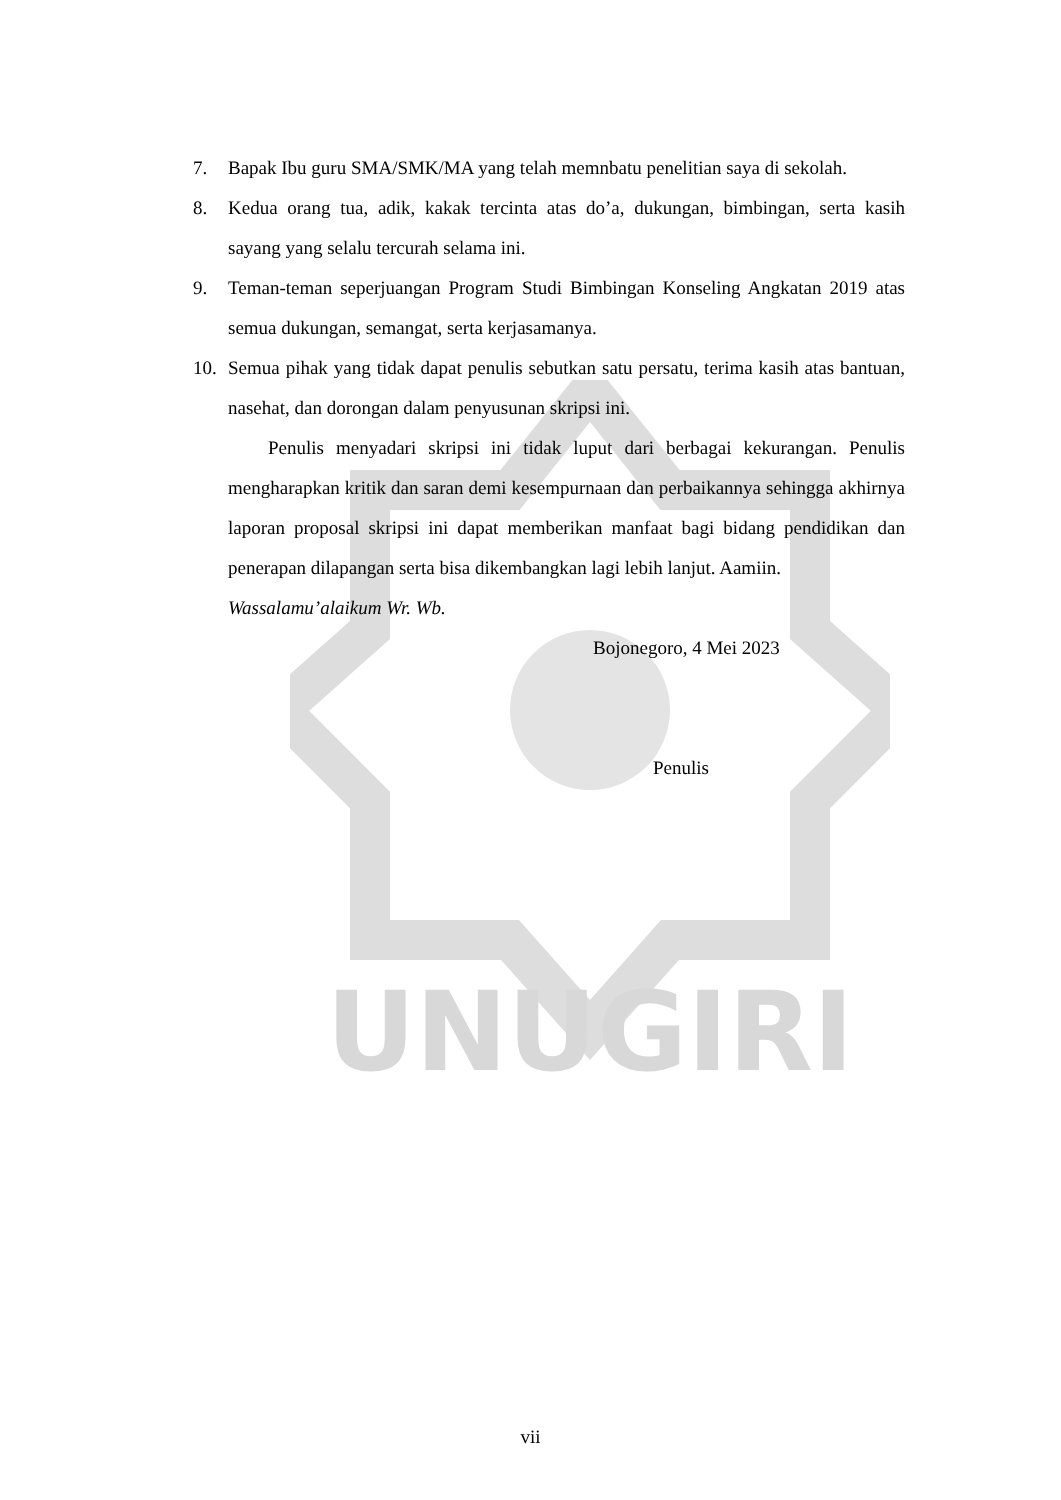UNUGIRI
7. Bapak Ibu guru SMA/SMK/MA yang telah memnbatu penelitian saya di sekolah.
8. Kedua orang tua, adik, kakak tercinta atas do’a, dukungan, bimbingan, serta kasih sayang yang selalu tercurah selama ini.
9. Teman-teman seperjuangan Program Studi Bimbingan Konseling Angkatan 2019 atas semua dukungan, semangat, serta kerjasamanya.
10. Semua pihak yang tidak dapat penulis sebutkan satu persatu, terima kasih atas bantuan, nasehat, dan dorongan dalam penyusunan skripsi ini.
Penulis menyadari skripsi ini tidak luput dari berbagai kekurangan. Penulis mengharapkan kritik dan saran demi kesempurnaan dan perbaikannya sehingga akhirnya laporan proposal skripsi ini dapat memberikan manfaat bagi bidang pendidikan dan penerapan dilapangan serta bisa dikembangkan lagi lebih lanjut. Aamiin.
Wassalamu’alaikum Wr. Wb.
Bojonegoro, 4 Mei 2023
Penulis
vii